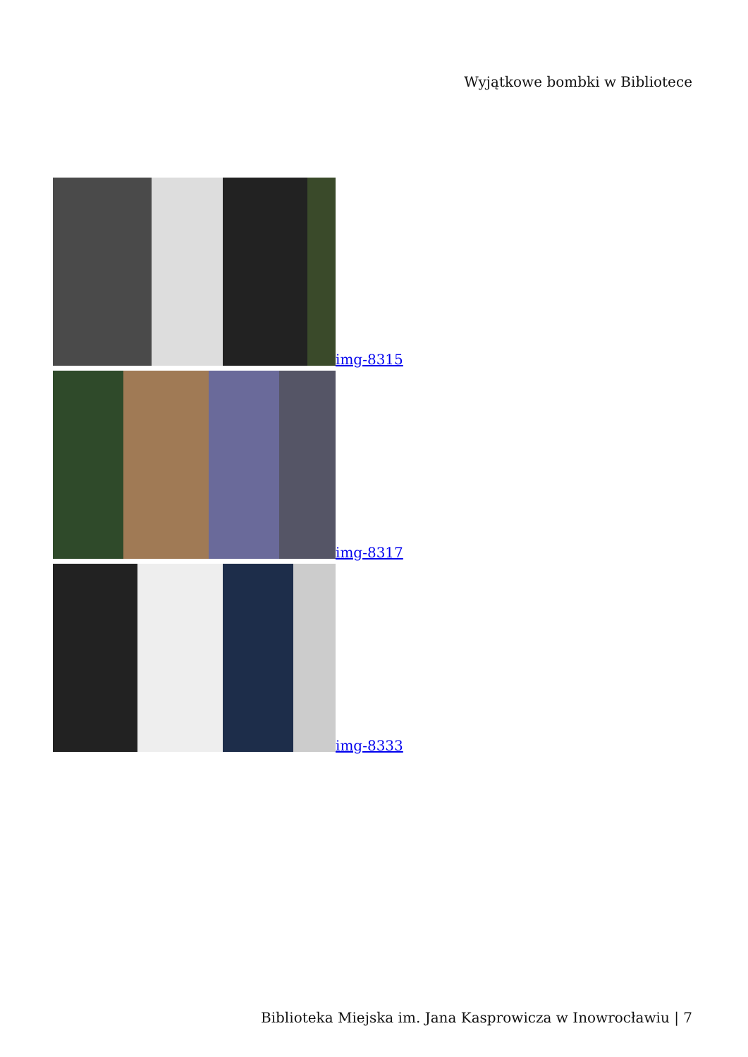Wyjątkowe bombki w Bibliotece
img-8315
img-8317
img-8333
Biblioteka Miejska im. Jana Kasprowicza w Inowrocławiu | 7